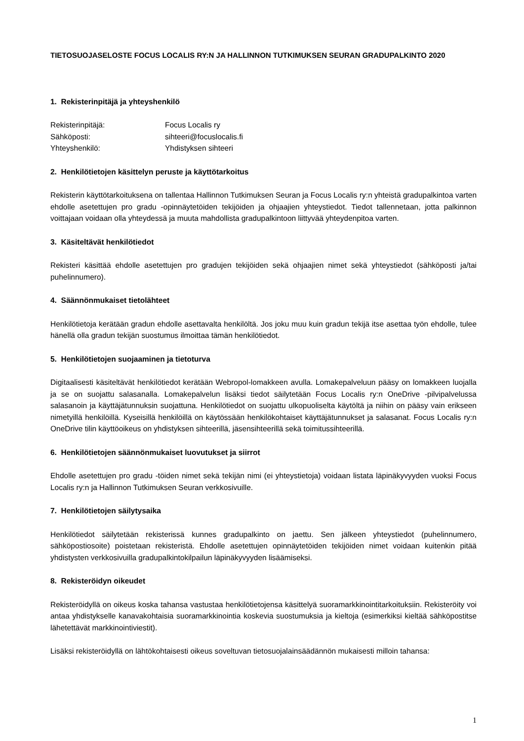TIETOSUOJASELOSTE FOCUS LOCALIS RY:N JA HALLINNON TUTKIMUKSEN SEURAN GRADUPALKINTO 2020
1. Rekisterinpitäjä ja yhteyshenkilö
Rekisterinpitäjä: Focus Localis ry
Sähköposti: sihteeri@focuslocalis.fi
Yhteyshenkilö: Yhdistyksen sihteeri
2. Henkilötietojen käsittelyn peruste ja käyttötarkoitus
Rekisterin käyttötarkoituksena on tallentaa Hallinnon Tutkimuksen Seuran ja Focus Localis ry:n yhteistä gradupalkintoa varten ehdolle asetettujen pro gradu -opinnäytetöiden tekijöiden ja ohjaajien yhteystiedot. Tiedot tallennetaan, jotta palkinnon voittajaan voidaan olla yhteydessä ja muuta mahdollista gradupalkintoon liittyvää yhteydenpitoa varten.
3. Käsiteltävät henkilötiedot
Rekisteri käsittää ehdolle asetettujen pro gradujen tekijöiden sekä ohjaajien nimet sekä yhteystiedot (sähköposti ja/tai puhelinnumero).
4. Säännönmukaiset tietolähteet
Henkilötietoja kerätään gradun ehdolle asettavalta henkilöltä. Jos joku muu kuin gradun tekijä itse asettaa työn ehdolle, tulee hänellä olla gradun tekijän suostumus ilmoittaa tämän henkilötiedot.
5. Henkilötietojen suojaaminen ja tietoturva
Digitaalisesti käsiteltävät henkilötiedot kerätään Webropol-lomakkeen avulla. Lomakepalveluun pääsy on lomakkeen luojalla ja se on suojattu salasanalla. Lomakepalvelun lisäksi tiedot säilytetään Focus Localis ry:n OneDrive -pilvipalvelussa salasanoin ja käyttäjätunnuksin suojattuna. Henkilötiedot on suojattu ulkopuoliselta käytöltä ja niihin on pääsy vain erikseen nimetyillä henkilöillä. Kyseisillä henkilöillä on käytössään henkilökohtaiset käyttäjätunnukset ja salasanat. Focus Localis ry:n OneDrive tilin käyttöoikeus on yhdistyksen sihteerillä, jäsensihteerillä sekä toimitussihteerillä.
6. Henkilötietojen säännönmukaiset luovutukset ja siirrot
Ehdolle asetettujen pro gradu -töiden nimet sekä tekijän nimi (ei yhteystietoja) voidaan listata läpinäkyvyyden vuoksi Focus Localis ry:n ja Hallinnon Tutkimuksen Seuran verkkosivuille.
7. Henkilötietojen säilytysaika
Henkilötiedot säilytetään rekisterissä kunnes gradupalkinto on jaettu. Sen jälkeen yhteystiedot (puhelinnumero, sähköpostiosoite) poistetaan rekisteristä. Ehdolle asetettujen opinnäytetöiden tekijöiden nimet voidaan kuitenkin pitää yhdistysten verkkosivuilla gradupalkintokilpailun läpinäkyvyyden lisäämiseksi.
8. Rekisteröidyn oikeudet
Rekisteröidyllä on oikeus koska tahansa vastustaa henkilötietojensa käsittelyä suoramarkkinointitarkoituksiin. Rekisteröity voi antaa yhdistykselle kanavakohtaisia suoramarkkinointia koskevia suostumuksia ja kieltoja (esimerkiksi kieltää sähköpostitse lähetettävät markkinointiviestit).
Lisäksi rekisteröidyllä on lähtökohtaisesti oikeus soveltuvan tietosuojalainsäädännön mukaisesti milloin tahansa:
1